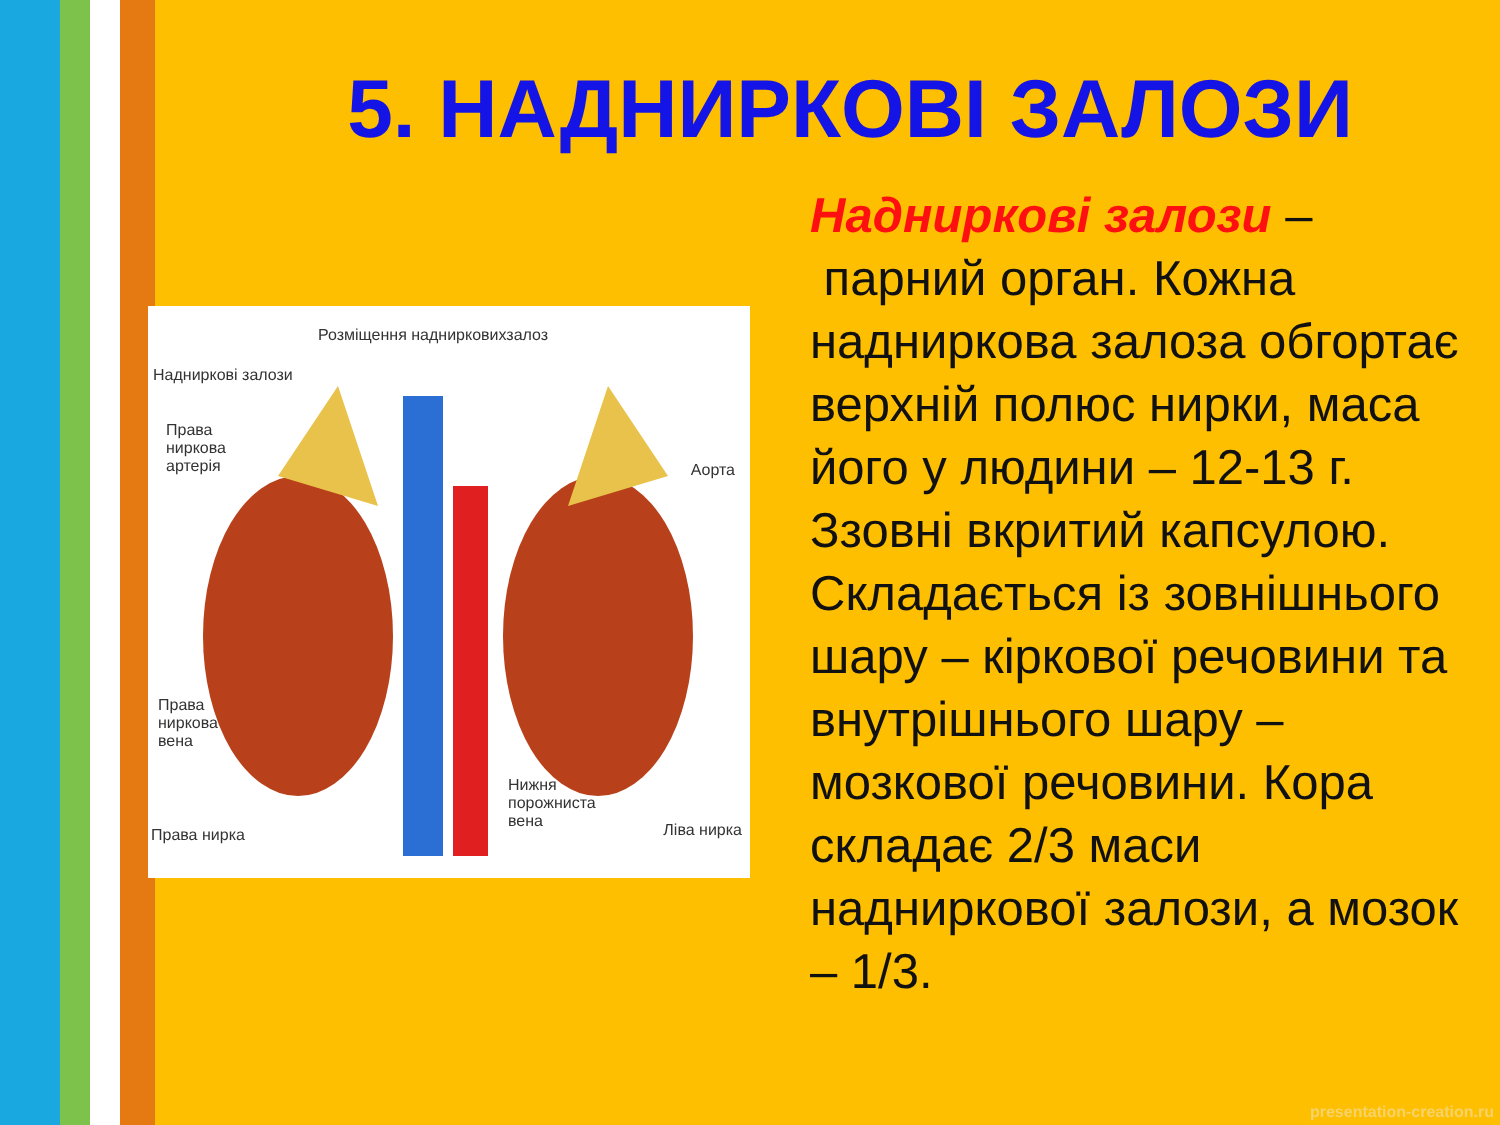5. НАДНИРКОВІ ЗАЛОЗИ
Розміщення наднирковихзалоз
Надниркові залози
Права
ниркова
артерія
Аорта
Права
ниркова
вена
Права нирка
Нижня
порожниста
вена
Ліва нирка
Надниркові залози –
парний орган. Кожна надниркова залоза обгортає верхній полюс нирки, маса його у людини – 12-13 г. Ззовні вкритий капсулою. Складається із зовнішнього шару – кіркової речовини та внутрішнього шару – мозкової речовини. Кора складає 2/3 маси надниркової залози, а мозок – 1/3.
presentation-creation.ru